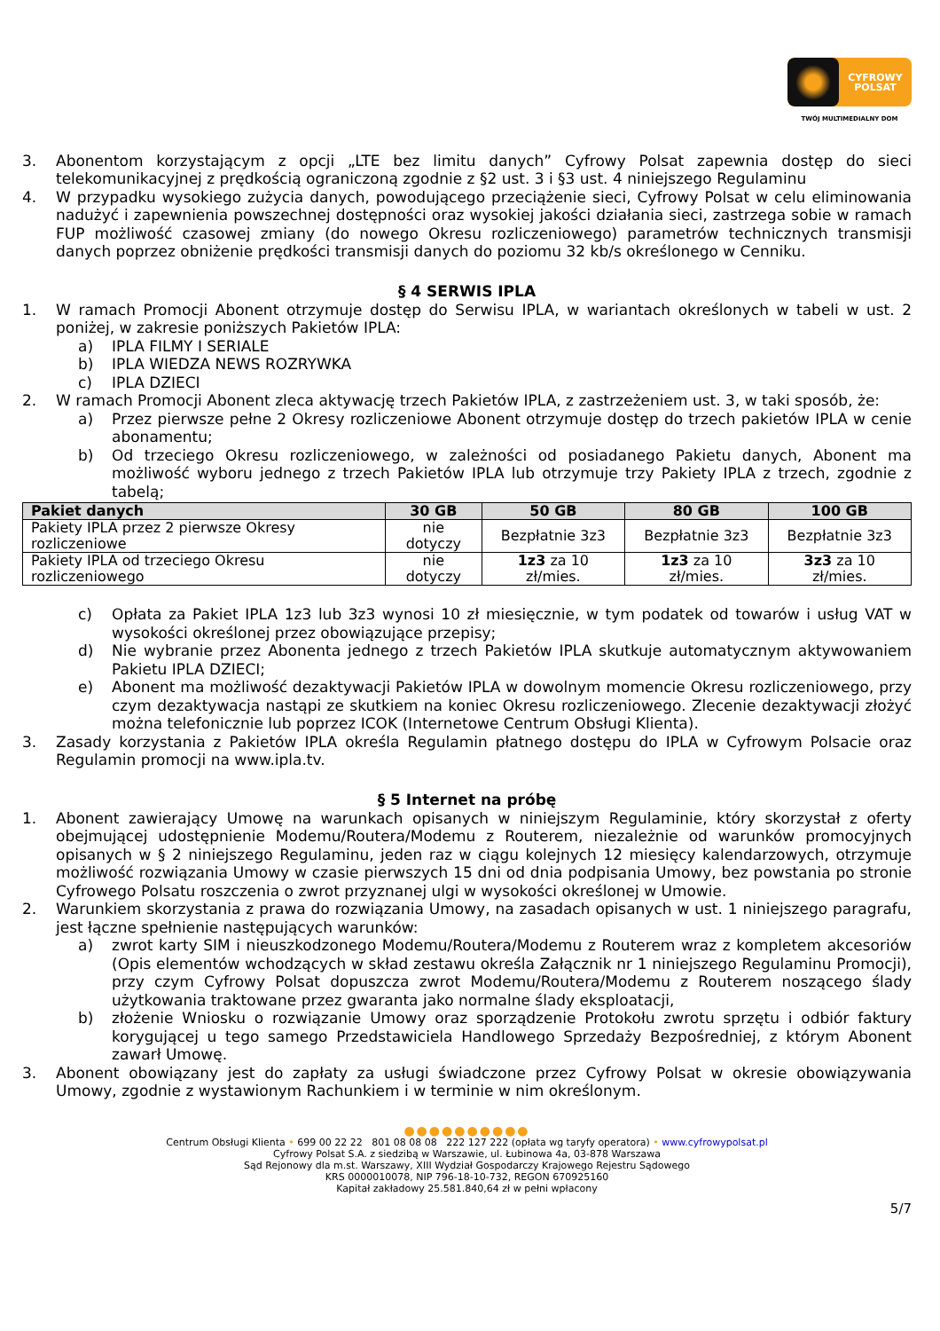CYFROWY
POLSAT
TWÓJ MULTIMEDIALNY DOM
3. Abonentom korzystającym z opcji „LTE bez limitu danych” Cyfrowy Polsat zapewnia dostęp do sieci telekomunikacyjnej z prędkością ograniczoną zgodnie z §2 ust. 3 i §3 ust. 4 niniejszego Regulaminu
4. W przypadku wysokiego zużycia danych, powodującego przeciążenie sieci, Cyfrowy Polsat w celu eliminowania nadużyć i zapewnienia powszechnej dostępności oraz wysokiej jakości działania sieci, zastrzega sobie w ramach FUP możliwość czasowej zmiany (do nowego Okresu rozliczeniowego) parametrów technicznych transmisji danych poprzez obniżenie prędkości transmisji danych do poziomu 32 kb/s określonego w Cenniku.
§ 4 SERWIS IPLA
1. W ramach Promocji Abonent otrzymuje dostęp do Serwisu IPLA, w wariantach określonych w tabeli w ust. 2 poniżej, w zakresie poniższych Pakietów IPLA:
a) IPLA FILMY I SERIALE
b) IPLA WIEDZA NEWS ROZRYWKA
c) IPLA DZIECI
2. W ramach Promocji Abonent zleca aktywację trzech Pakietów IPLA, z zastrzeżeniem ust. 3, w taki sposób, że:
a) Przez pierwsze pełne 2 Okresy rozliczeniowe Abonent otrzymuje dostęp do trzech pakietów IPLA w cenie abonamentu;
b) Od trzeciego Okresu rozliczeniowego, w zależności od posiadanego Pakietu danych, Abonent ma możliwość wyboru jednego z trzech Pakietów IPLA lub otrzymuje trzy Pakiety IPLA z trzech, zgodnie z tabelą;
| Pakiet danych | 30 GB | 50 GB | 80 GB | 100 GB |
| --- | --- | --- | --- | --- |
| Pakiety IPLA przez 2 pierwsze Okresy rozliczeniowe | nie dotyczy | Bezpłatnie 3z3 | Bezpłatnie 3z3 | Bezpłatnie 3z3 |
| Pakiety IPLA od trzeciego Okresu rozliczeniowego | nie dotyczy | 1z3 za 10 zł/mies. | 1z3 za 10 zł/mies. | 3z3 za 10 zł/mies. |
c) Opłata za Pakiet IPLA 1z3 lub 3z3 wynosi 10 zł miesięcznie, w tym podatek od towarów i usług VAT w wysokości określonej przez obowiązujące przepisy;
d) Nie wybranie przez Abonenta jednego z trzech Pakietów IPLA skutkuje automatycznym aktywowaniem Pakietu IPLA DZIECI;
e) Abonent ma możliwość dezaktywacji Pakietów IPLA w dowolnym momencie Okresu rozliczeniowego, przy czym dezaktywacja nastąpi ze skutkiem na koniec Okresu rozliczeniowego. Zlecenie dezaktywacji złożyć można telefonicznie lub poprzez ICOK (Internetowe Centrum Obsługi Klienta).
3. Zasady korzystania z Pakietów IPLA określa Regulamin płatnego dostępu do IPLA w Cyfrowym Polsacie oraz Regulamin promocji na www.ipla.tv.
§ 5 Internet na próbę
1. Abonent zawierający Umowę na warunkach opisanych w niniejszym Regulaminie, który skorzystał z oferty obejmującej udostępnienie Modemu/Routera/Modemu z Routerem, niezależnie od warunków promocyjnych opisanych w § 2 niniejszego Regulaminu, jeden raz w ciągu kolejnych 12 miesięcy kalendarzowych, otrzymuje możliwość rozwiązania Umowy w czasie pierwszych 15 dni od dnia podpisania Umowy, bez powstania po stronie Cyfrowego Polsatu roszczenia o zwrot przyznanej ulgi w wysokości określonej w Umowie.
2. Warunkiem skorzystania z prawa do rozwiązania Umowy, na zasadach opisanych w ust. 1 niniejszego paragrafu, jest łączne spełnienie następujących warunków:
a) zwrot karty SIM i nieuszkodzonego Modemu/Routera/Modemu z Routerem wraz z kompletem akcesoriów (Opis elementów wchodzących w skład zestawu określa Załącznik nr 1 niniejszego Regulaminu Promocji), przy czym Cyfrowy Polsat dopuszcza zwrot Modemu/Routera/Modemu z Routerem noszącego ślady użytkowania traktowane przez gwaranta jako normalne ślady eksploatacji,
b) złożenie Wniosku o rozwiązanie Umowy oraz sporządzenie Protokołu zwrotu sprzętu i odbiór faktury korygującej u tego samego Przedstawiciela Handlowego Sprzedaży Bezpośredniej, z którym Abonent zawarł Umowę.
3. Abonent obowiązany jest do zapłaty za usługi świadczone przez Cyfrowy Polsat w okresie obowiązywania Umowy, zgodnie z wystawionym Rachunkiem i w terminie w nim określonym.
●●●●●●●●●●
Centrum Obsługi Klienta • 699 00 22 22 801 08 08 08 222 127 222 (opłata wg taryfy operatora) • www.cyfrowypolsat.pl
Cyfrowy Polsat S.A. z siedzibą w Warszawie, ul. Łubinowa 4a, 03-878 Warszawa
Sąd Rejonowy dla m.st. Warszawy, XIII Wydział Gospodarczy Krajowego Rejestru Sądowego
KRS 0000010078, NIP 796-18-10-732, REGON 670925160
Kapitał zakładowy 25.581.840,64 zł w pełni wpłacony
5/7